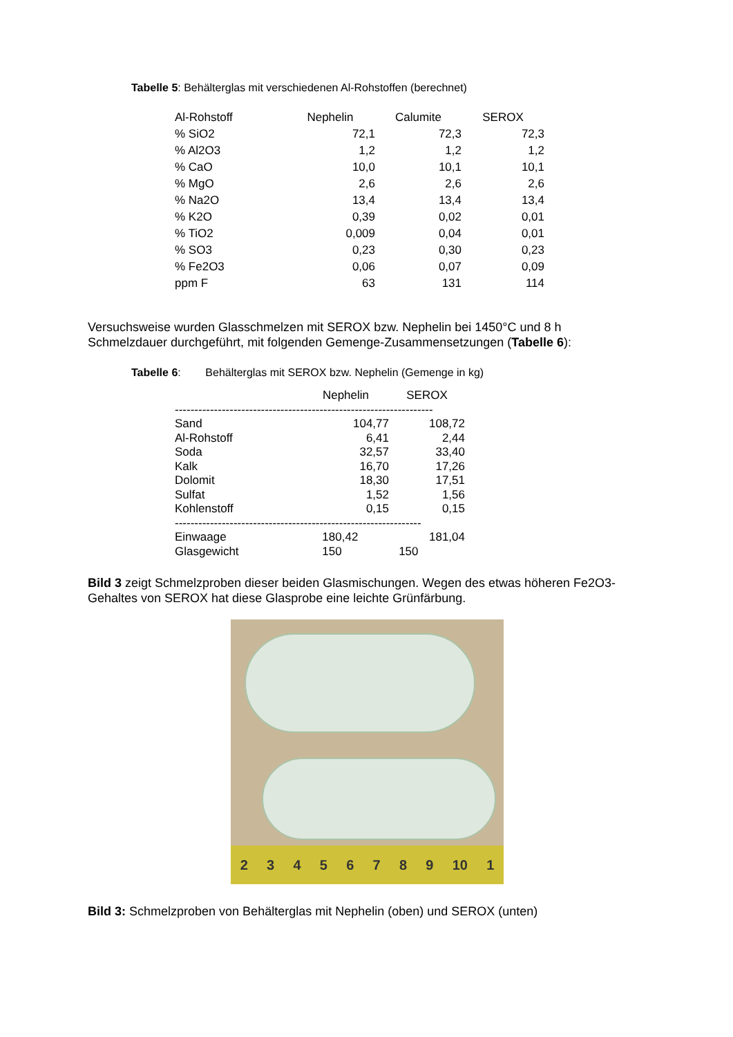Tabelle 5: Behälterglas mit verschiedenen Al-Rohstoffen (berechnet)
| Al-Rohstoff | Nephelin | Calumite | SEROX |
| --- | --- | --- | --- |
| % SiO2 | 72,1 | 72,3 | 72,3 |
| % Al2O3 | 1,2 | 1,2 | 1,2 |
| % CaO | 10,0 | 10,1 | 10,1 |
| % MgO | 2,6 | 2,6 | 2,6 |
| % Na2O | 13,4 | 13,4 | 13,4 |
| % K2O | 0,39 | 0,02 | 0,01 |
| % TiO2 | 0,009 | 0,04 | 0,01 |
| % SO3 | 0,23 | 0,30 | 0,23 |
| % Fe2O3 | 0,06 | 0,07 | 0,09 |
| ppm F | 63 | 131 | 114 |
Versuchsweise wurden Glasschmelzen mit SEROX bzw. Nephelin bei 1450°C und 8 h Schmelzdauer durchgeführt, mit folgenden Gemenge-Zusammensetzungen (Tabelle 6):
Tabelle 6: Behälterglas mit SEROX bzw. Nephelin (Gemenge in kg)
| | Nephelin | SEROX |
| ------------------------------------------------------------------ | | |
| Sand | 104,77 | 108,72 |
| Al-Rohstoff | 6,41 | 2,44 |
| Soda | 32,57 | 33,40 |
| Kalk | 16,70 | 17,26 |
| Dolomit | 18,30 | 17,51 |
| Sulfat | 1,52 | 1,56 |
| Kohlenstoff | 0,15 | 0,15 |
| --------------------------------------------------------------- | | |
| Einwaage | 180,42 | 181,04 |
| Glasgewicht | 150 | 150 |
Bild 3 zeigt Schmelzproben dieser beiden Glasmischungen. Wegen des etwas höheren Fe2O3-Gehaltes von SEROX hat diese Glasprobe eine leichte Grünfärbung.
23456789 10 1
Bild 3: Schmelzproben von Behälterglas mit Nephelin (oben) und SEROX (unten)